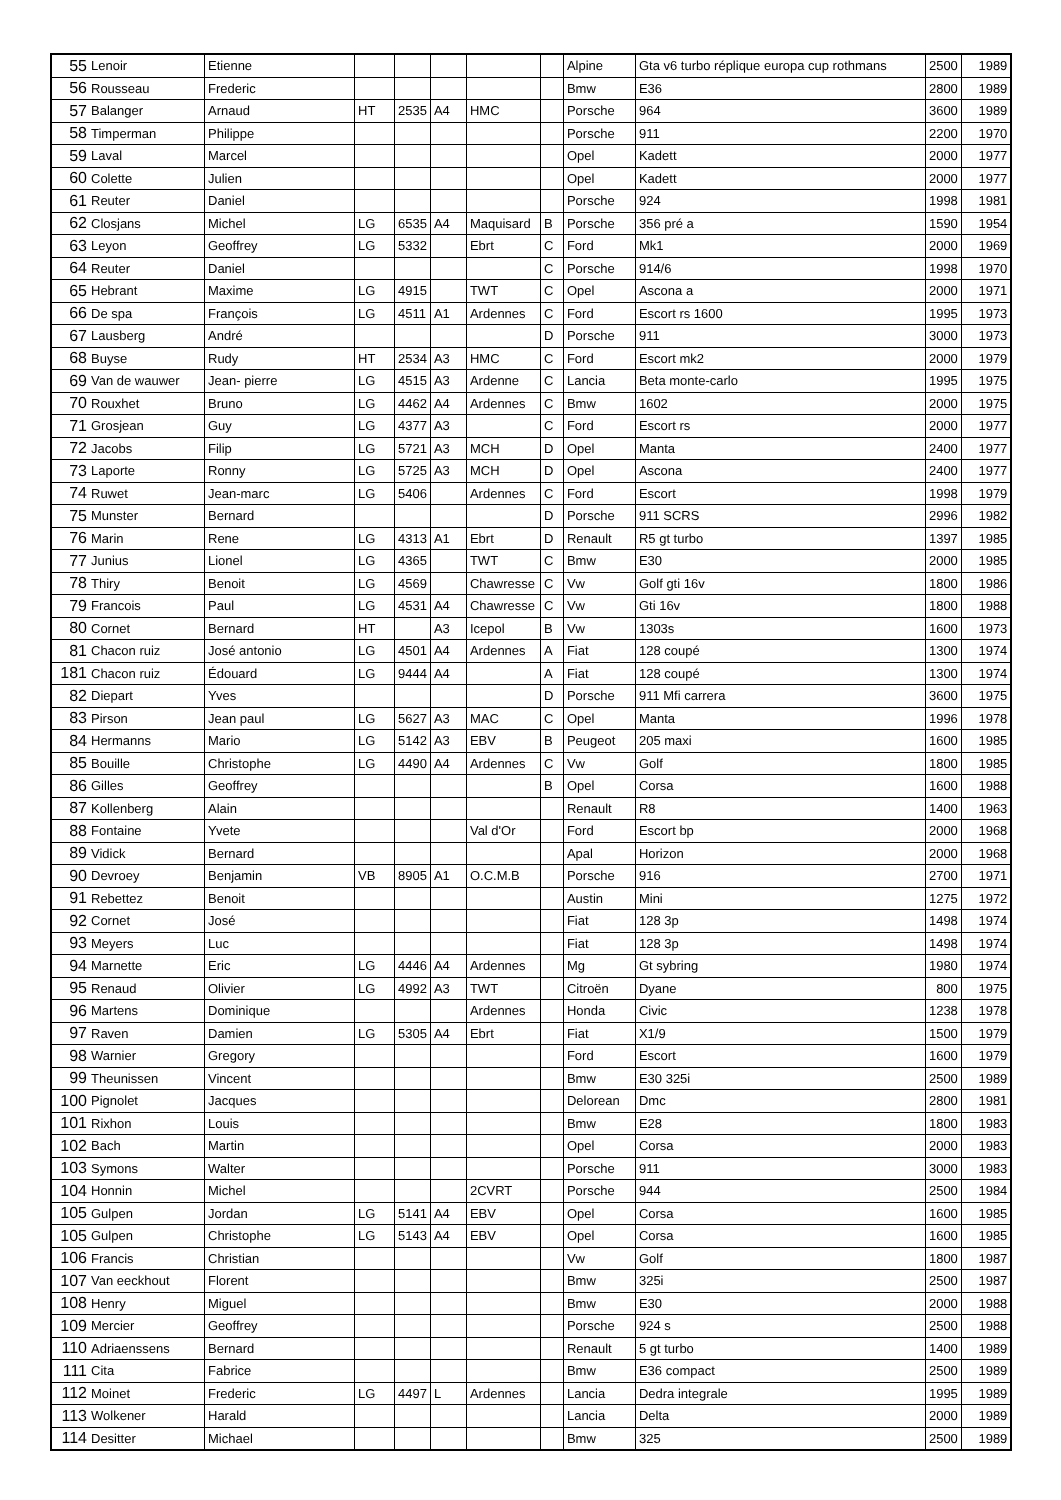| 55 | Lenoir | Etienne | | | | | | Alpine | Gta v6 turbo réplique europa cup rothmans | 2500 | 1989 |
| 56 | Rousseau | Frederic | | | | | | Bmw | E36 | 2800 | 1989 |
| 57 | Balanger | Arnaud | HT | 2535 | A4 | HMC | | Porsche | 964 | 3600 | 1989 |
| 58 | Timperman | Philippe | | | | | | Porsche | 911 | 2200 | 1970 |
| 59 | Laval | Marcel | | | | | | Opel | Kadett | 2000 | 1977 |
| 60 | Colette | Julien | | | | | | Opel | Kadett | 2000 | 1977 |
| 61 | Reuter | Daniel | | | | | | Porsche | 924 | 1998 | 1981 |
| 62 | Closjans | Michel | LG | 6535 | A4 | Maquisard | B | Porsche | 356 pré a | 1590 | 1954 |
| 63 | Leyon | Geoffrey | LG | 5332 | | Ebrt | C | Ford | Mk1 | 2000 | 1969 |
| 64 | Reuter | Daniel | | | | | C | Porsche | 914/6 | 1998 | 1970 |
| 65 | Hebrant | Maxime | LG | 4915 | | TWT | C | Opel | Ascona a | 2000 | 1971 |
| 66 | De spa | François | LG | 4511 | A1 | Ardennes | C | Ford | Escort rs 1600 | 1995 | 1973 |
| 67 | Lausberg | André | | | | | D | Porsche | 911 | 3000 | 1973 |
| 68 | Buyse | Rudy | HT | 2534 | A3 | HMC | C | Ford | Escort mk2 | 2000 | 1979 |
| 69 | Van de wauwer | Jean- pierre | LG | 4515 | A3 | Ardenne | C | Lancia | Beta monte-carlo | 1995 | 1975 |
| 70 | Rouxhet | Bruno | LG | 4462 | A4 | Ardennes | C | Bmw | 1602 | 2000 | 1975 |
| 71 | Grosjean | Guy | LG | 4377 | A3 | | C | Ford | Escort rs | 2000 | 1977 |
| 72 | Jacobs | Filip | LG | 5721 | A3 | MCH | D | Opel | Manta | 2400 | 1977 |
| 73 | Laporte | Ronny | LG | 5725 | A3 | MCH | D | Opel | Ascona | 2400 | 1977 |
| 74 | Ruwet | Jean-marc | LG | 5406 | | Ardennes | C | Ford | Escort | 1998 | 1979 |
| 75 | Munster | Bernard | | | | | D | Porsche | 911 SCRS | 2996 | 1982 |
| 76 | Marin | Rene | LG | 4313 | A1 | Ebrt | D | Renault | R5 gt turbo | 1397 | 1985 |
| 77 | Junius | Lionel | LG | 4365 | | TWT | C | Bmw | E30 | 2000 | 1985 |
| 78 | Thiry | Benoit | LG | 4569 | | Chawresse | C | Vw | Golf gti 16v | 1800 | 1986 |
| 79 | Francois | Paul | LG | 4531 | A4 | Chawresse | C | Vw | Gti 16v | 1800 | 1988 |
| 80 | Cornet | Bernard | HT | | A3 | Icepol | B | Vw | 1303s | 1600 | 1973 |
| 81 | Chacon ruiz | José antonio | LG | 4501 | A4 | Ardennes | A | Fiat | 128 coupé | 1300 | 1974 |
| 181 | Chacon ruiz | Édouard | LG | 9444 | A4 | | A | Fiat | 128 coupé | 1300 | 1974 |
| 82 | Diepart | Yves | | | | | D | Porsche | 911 Mfi carrera | 3600 | 1975 |
| 83 | Pirson | Jean paul | LG | 5627 | A3 | MAC | C | Opel | Manta | 1996 | 1978 |
| 84 | Hermanns | Mario | LG | 5142 | A3 | EBV | B | Peugeot | 205 maxi | 1600 | 1985 |
| 85 | Bouille | Christophe | LG | 4490 | A4 | Ardennes | C | Vw | Golf | 1800 | 1985 |
| 86 | Gilles | Geoffrey | | | | | B | Opel | Corsa | 1600 | 1988 |
| 87 | Kollenberg | Alain | | | | | | Renault | R8 | 1400 | 1963 |
| 88 | Fontaine | Yvete | | | | Val d'Or | | Ford | Escort bp | 2000 | 1968 |
| 89 | Vidick | Bernard | | | | | | Apal | Horizon | 2000 | 1968 |
| 90 | Devroey | Benjamin | VB | 8905 | A1 | O.C.M.B | | Porsche | 916 | 2700 | 1971 |
| 91 | Rebettez | Benoit | | | | | | Austin | Mini | 1275 | 1972 |
| 92 | Cornet | José | | | | | | Fiat | 128 3p | 1498 | 1974 |
| 93 | Meyers | Luc | | | | | | Fiat | 128 3p | 1498 | 1974 |
| 94 | Marnette | Eric | LG | 4446 | A4 | Ardennes | | Mg | Gt sybring | 1980 | 1974 |
| 95 | Renaud | Olivier | LG | 4992 | A3 | TWT | | Citroën | Dyane | 800 | 1975 |
| 96 | Martens | Dominique | | | | Ardennes | | Honda | Civic | 1238 | 1978 |
| 97 | Raven | Damien | LG | 5305 | A4 | Ebrt | | Fiat | X1/9 | 1500 | 1979 |
| 98 | Warnier | Gregory | | | | | | Ford | Escort | 1600 | 1979 |
| 99 | Theunissen | Vincent | | | | | | Bmw | E30 325i | 2500 | 1989 |
| 100 | Pignolet | Jacques | | | | | | Delorean | Dmc | 2800 | 1981 |
| 101 | Rixhon | Louis | | | | | | Bmw | E28 | 1800 | 1983 |
| 102 | Bach | Martin | | | | | | Opel | Corsa | 2000 | 1983 |
| 103 | Symons | Walter | | | | | | Porsche | 911 | 3000 | 1983 |
| 104 | Honnin | Michel | | | | 2CVRT | | Porsche | 944 | 2500 | 1984 |
| 105 | Gulpen | Jordan | LG | 5141 | A4 | EBV | | Opel | Corsa | 1600 | 1985 |
| 105 | Gulpen | Christophe | LG | 5143 | A4 | EBV | | Opel | Corsa | 1600 | 1985 |
| 106 | Francis | Christian | | | | | | Vw | Golf | 1800 | 1987 |
| 107 | Van eeckhout | Florent | | | | | | Bmw | 325i | 2500 | 1987 |
| 108 | Henry | Miguel | | | | | | Bmw | E30 | 2000 | 1988 |
| 109 | Mercier | Geoffrey | | | | | | Porsche | 924 s | 2500 | 1988 |
| 110 | Adriaenssens | Bernard | | | | | | Renault | 5 gt turbo | 1400 | 1989 |
| 111 | Cita | Fabrice | | | | | | Bmw | E36 compact | 2500 | 1989 |
| 112 | Moinet | Frederic | LG | 4497 | L | Ardennes | | Lancia | Dedra integrale | 1995 | 1989 |
| 113 | Wolkener | Harald | | | | | | Lancia | Delta | 2000 | 1989 |
| 114 | Desitter | Michael | | | | | | Bmw | 325 | 2500 | 1989 |